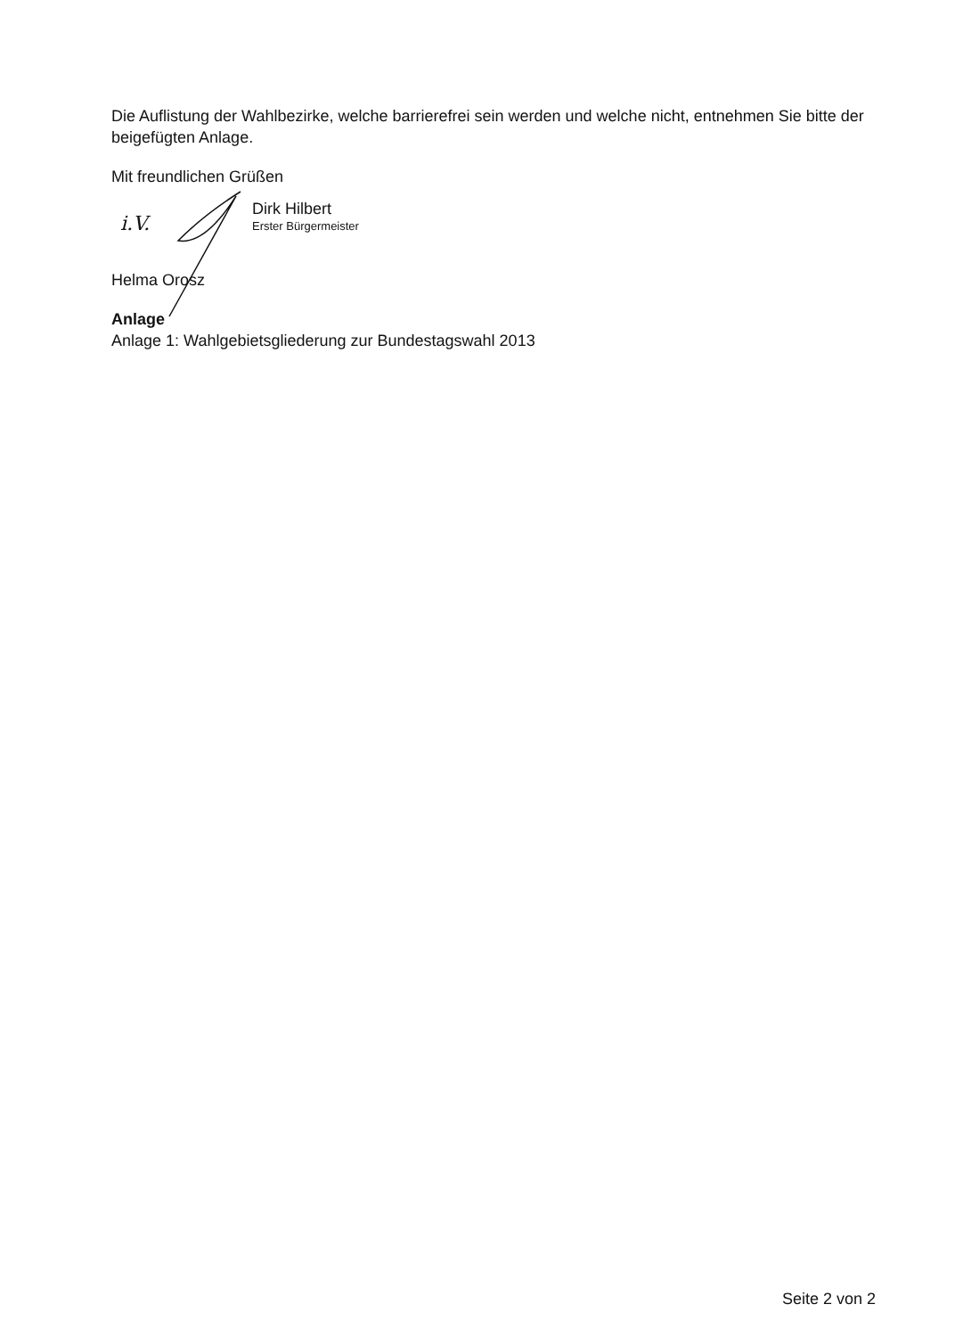Die Auflistung der Wahlbezirke, welche barrierefrei sein werden und welche nicht, entnehmen Sie bitte der beigefügten Anlage.
Mit freundlichen Grüßen
i.V.
Dirk Hilbert
Erster Bürgermeister
Helma Orosz
Anlage
Anlage 1: Wahlgebietsgliederung zur Bundestagswahl 2013
Seite 2 von 2